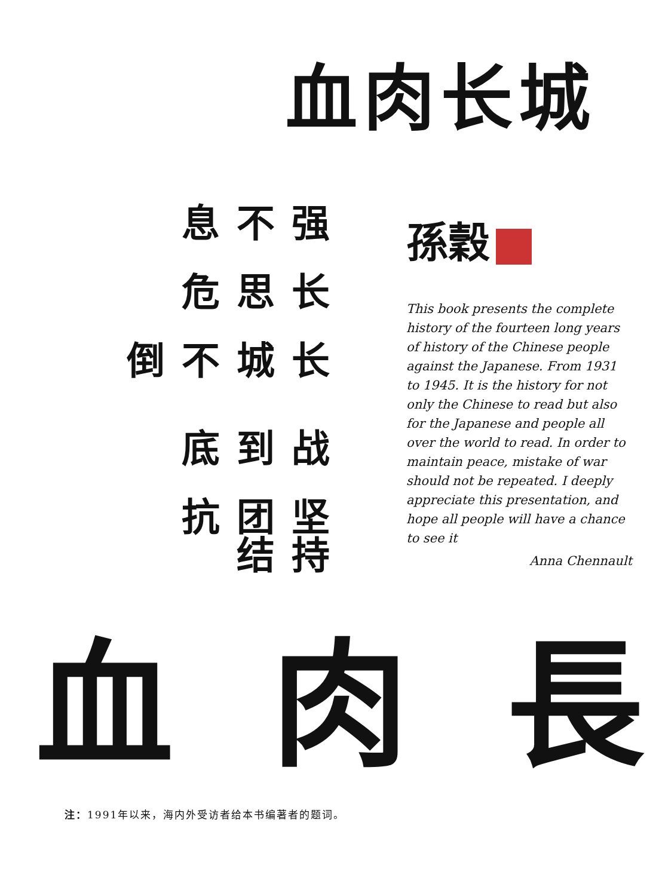血肉长城
坚持团结抗
战到底
长城不倒
长思危
强不息
孫穀
This book presents the complete history of the fourteen long years of history of the Chinese people against the Japanese. From 1931 to 1945. It is the history for not only the Chinese to read but also for the Japanese and people all over the world to read. In order to maintain peace, mistake of war should not be repeated. I deeply appreciate this presentation, and hope all people will have a chance to see it
Anna Chennault
血 肉 長
注：1991年以来，海内外受访者给本书编著者的题词。